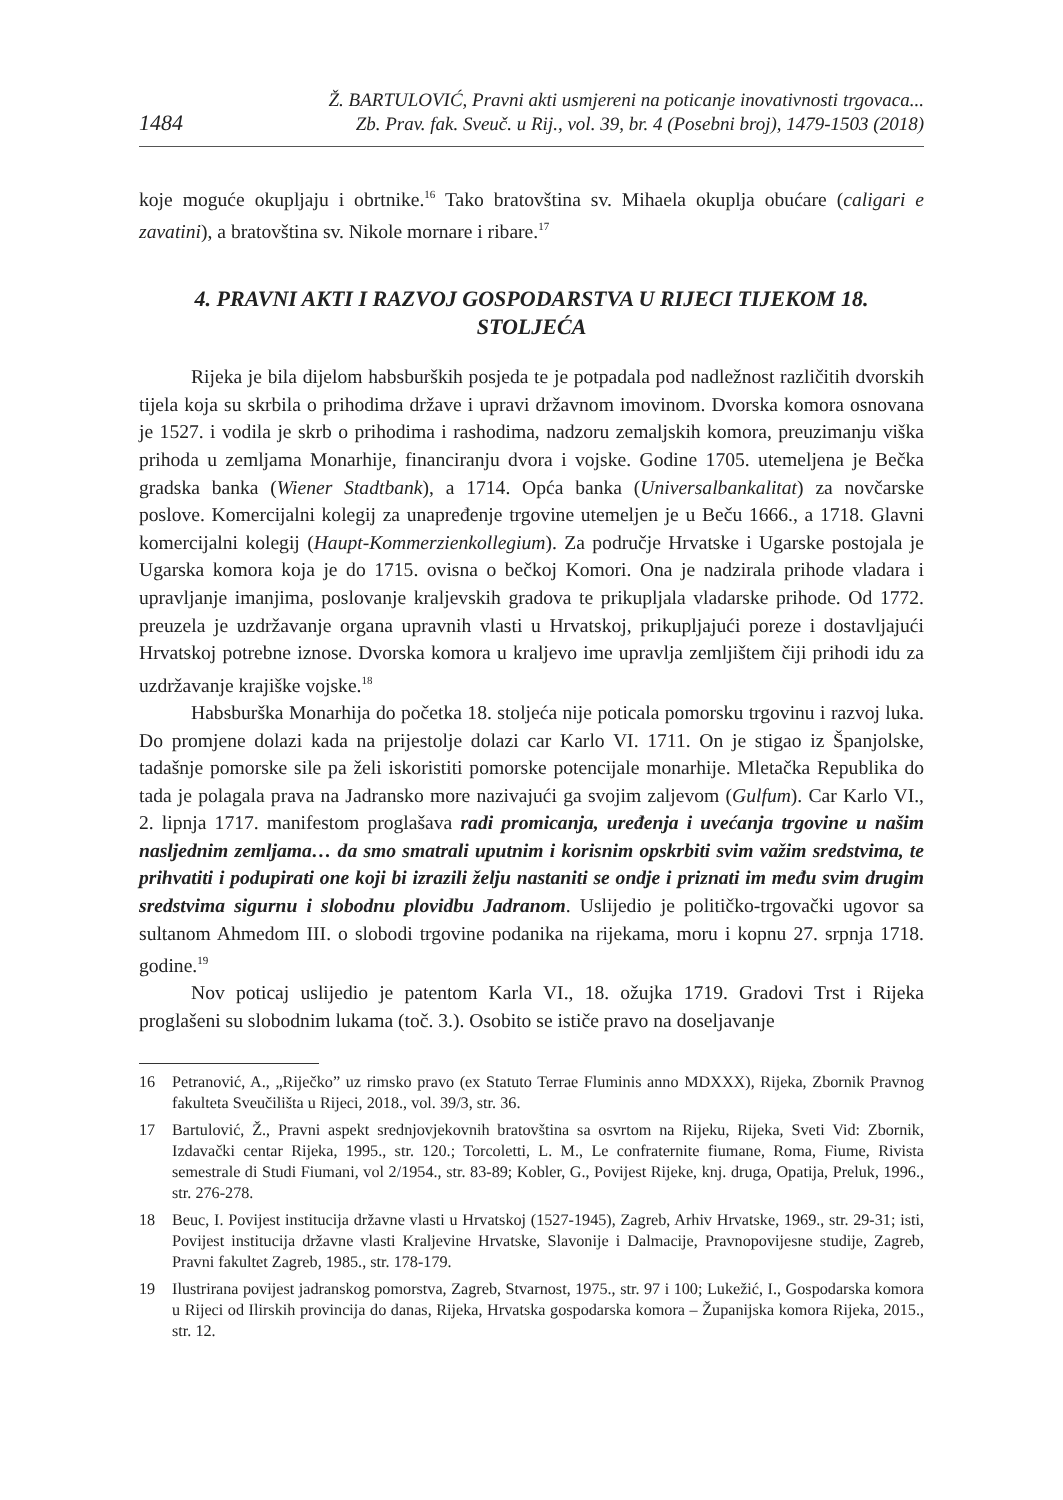1484 Ž. BARTULOVIĆ, Pravni akti usmjereni na poticanje inovativnosti trgovaca...
Zb. Prav. fak. Sveuč. u Rij., vol. 39, br. 4 (Posebni broj), 1479-1503 (2018)
koje moguće okupljaju i obrtnike.<sup>16</sup> Tako bratovština sv. Mihaela okuplja obućare (caligari e zavatini), a bratovština sv. Nikole mornare i ribare.<sup>17</sup>
4. PRAVNI AKTI I RAZVOJ GOSPODARSTVA U RIJECI TIJEKOM 18. STOLJEĆA
Rijeka je bila dijelom habsburških posjeda te je potpadala pod nadležnost različitih dvorskih tijela koja su skrbila o prihodima države i upravi državnom imovinom. Dvorska komora osnovana je 1527. i vodila je skrb o prihodima i rashodima, nadzoru zemaljskih komora, preuzimanju viška prihoda u zemljama Monarhije, financiranju dvora i vojske. Godine 1705. utemeljena je Bečka gradska banka (Wiener Stadtbank), a 1714. Opća banka (Universalbankalitat) za novčarske poslove. Komercijalni kolegij za unapređenje trgovine utemeljen je u Beču 1666., a 1718. Glavni komercijalni kolegij (Haupt-Kommerzienkollegium). Za područje Hrvatske i Ugarske postojala je Ugarska komora koja je do 1715. ovisna o bečkoj Komori. Ona je nadzirala prihode vladara i upravljanje imanjima, poslovanje kraljevskih gradova te prikupljala vladarske prihode. Od 1772. preuzela je uzdržavanje organa upravnih vlasti u Hrvatskoj, prikupljajući poreze i dostavljajući Hrvatskoj potrebne iznose. Dvorska komora u kraljevo ime upravlja zemljištem čiji prihodi idu za uzdržavanje krajiške vojske.<sup>18</sup>
Habsburška Monarhija do početka 18. stoljeća nije poticala pomorsku trgovinu i razvoj luka. Do promjene dolazi kada na prijestolje dolazi car Karlo VI. 1711. On je stigao iz Španjolske, tadašnje pomorske sile pa želi iskoristiti pomorske potencijale monarhije. Mletačka Republika do tada je polagala prava na Jadransko more nazivajući ga svojim zaljevom (Gulfum). Car Karlo VI., 2. lipnja 1717. manifestom proglašava radi promicanja, uređenja i uvećanja trgovine u našim nasljednim zemljama… da smo smatrali uputnim i korisnim opskrbiti svim važim sredstvima, te prihvatiti i podupirati one koji bi izrazili želju nastaniti se ondje i priznati im među svim drugim sredstvima sigurnu i slobodnu plovidbu Jadranom. Uslijedio je političko-trgovački ugovor sa sultanom Ahmedom III. o slobodi trgovine podanika na rijekama, moru i kopnu 27. srpnja 1718. godine.<sup>19</sup>
Nov poticaj uslijedio je patentom Karla VI., 18. ožujka 1719. Gradovi Trst i Rijeka proglašeni su slobodnim lukama (toč. 3.). Osobito se ističe pravo na doseljavanje
16 Petranović, A., „Riječko” uz rimsko pravo (ex Statuto Terrae Fluminis anno MDXXX), Rijeka, Zbornik Pravnog fakulteta Sveučilišta u Rijeci, 2018., vol. 39/3, str. 36.
17 Bartulović, Ž., Pravni aspekt srednjovjekovnih bratovština sa osvrtom na Rijeku, Rijeka, Sveti Vid: Zbornik, Izdavački centar Rijeka, 1995., str. 120.; Torcoletti, L. M., Le confraternite fiumane, Roma, Fiume, Rivista semestrale di Studi Fiumani, vol 2/1954., str. 83-89; Kobler, G., Povijest Rijeke, knj. druga, Opatija, Preluk, 1996., str. 276-278.
18 Beuc, I. Povijest institucija državne vlasti u Hrvatskoj (1527-1945), Zagreb, Arhiv Hrvatske, 1969., str. 29-31; isti, Povijest institucija državne vlasti Kraljevine Hrvatske, Slavonije i Dalmacije, Pravnopovijesne studije, Zagreb, Pravni fakultet Zagreb, 1985., str. 178-179.
19 Ilustrirana povijest jadranskog pomorstva, Zagreb, Stvarnost, 1975., str. 97 i 100; Lukežić, I., Gospodarska komora u Rijeci od Ilirskih provincija do danas, Rijeka, Hrvatska gospodarska komora – Županijska komora Rijeka, 2015., str. 12.